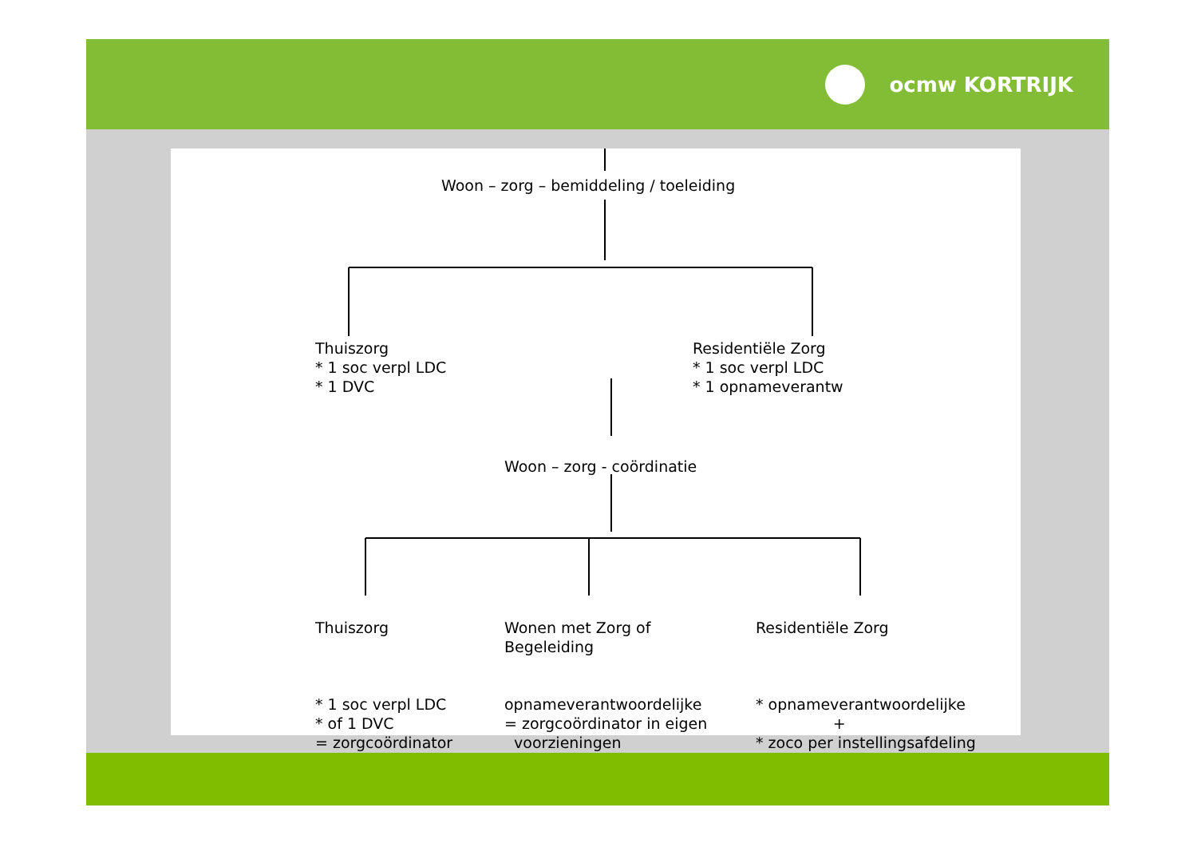ocmw KORTRIJK
Woon – zorg – bemiddeling / toeleiding
Thuiszorg * 1 soc verpl LDC * 1 DVC
Residentiële Zorg * 1 soc verpl LDC * 1 opnameverantw
Woon – zorg - coördinatie
Thuiszorg * 1 soc verpl LDC * of 1 DVC = zorgcoördinator
Wonen met Zorg of Begeleiding opnameverantwoordelijke = zorgcoördinator in eigen voorzieningen
Residentiële Zorg * opnameverantwoordelijke + * zoco per instellingsafdeling